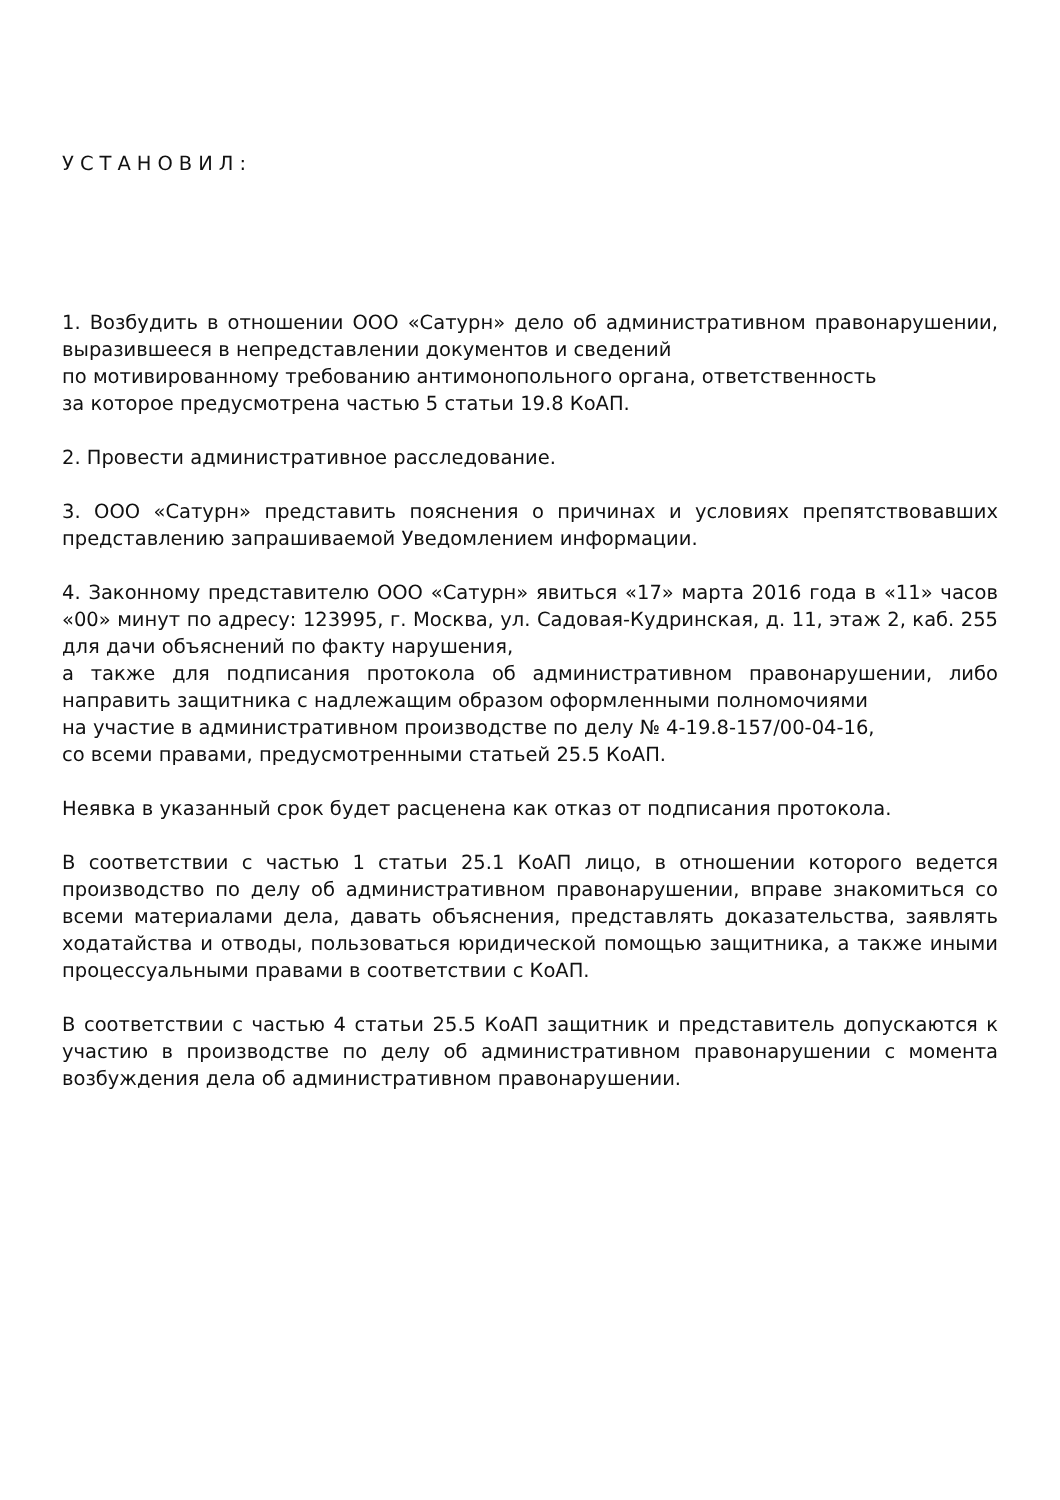УСТАНОВИЛ:
1. Возбудить в отношении ООО «Сатурн» дело об административном правонарушении, выразившееся в непредставлении документов и сведений
по мотивированному требованию антимонопольного органа, ответственность
за которое предусмотрена частью 5 статьи 19.8 КоАП.
2. Провести административное расследование.
3. ООО «Сатурн» представить пояснения о причинах и условиях препятствовавших представлению запрашиваемой Уведомлением информации.
4. Законному представителю ООО «Сатурн» явиться «17» марта 2016 года в «11» часов «00» минут по адресу: 123995, г. Москва, ул. Садовая-Кудринская, д. 11, этаж 2, каб. 255 для дачи объяснений по факту нарушения,
а также для подписания протокола об административном правонарушении, либо направить защитника с надлежащим образом оформленными полномочиями
на участие в административном производстве по делу № 4-19.8-157/00-04-16,
со всеми правами, предусмотренными статьей 25.5 КоАП.
Неявка в указанный срок будет расценена как отказ от подписания протокола.
В соответствии с частью 1 статьи 25.1 КоАП лицо, в отношении которого ведется производство по делу об административном правонарушении, вправе знакомиться со всеми материалами дела, давать объяснения, представлять доказательства, заявлять ходатайства и отводы, пользоваться юридической помощью защитника, а также иными процессуальными правами в соответствии с КоАП.
В соответствии с частью 4 статьи 25.5 КоАП защитник и представитель допускаются к участию в производстве по делу об административном правонарушении с момента возбуждения дела об административном правонарушении.